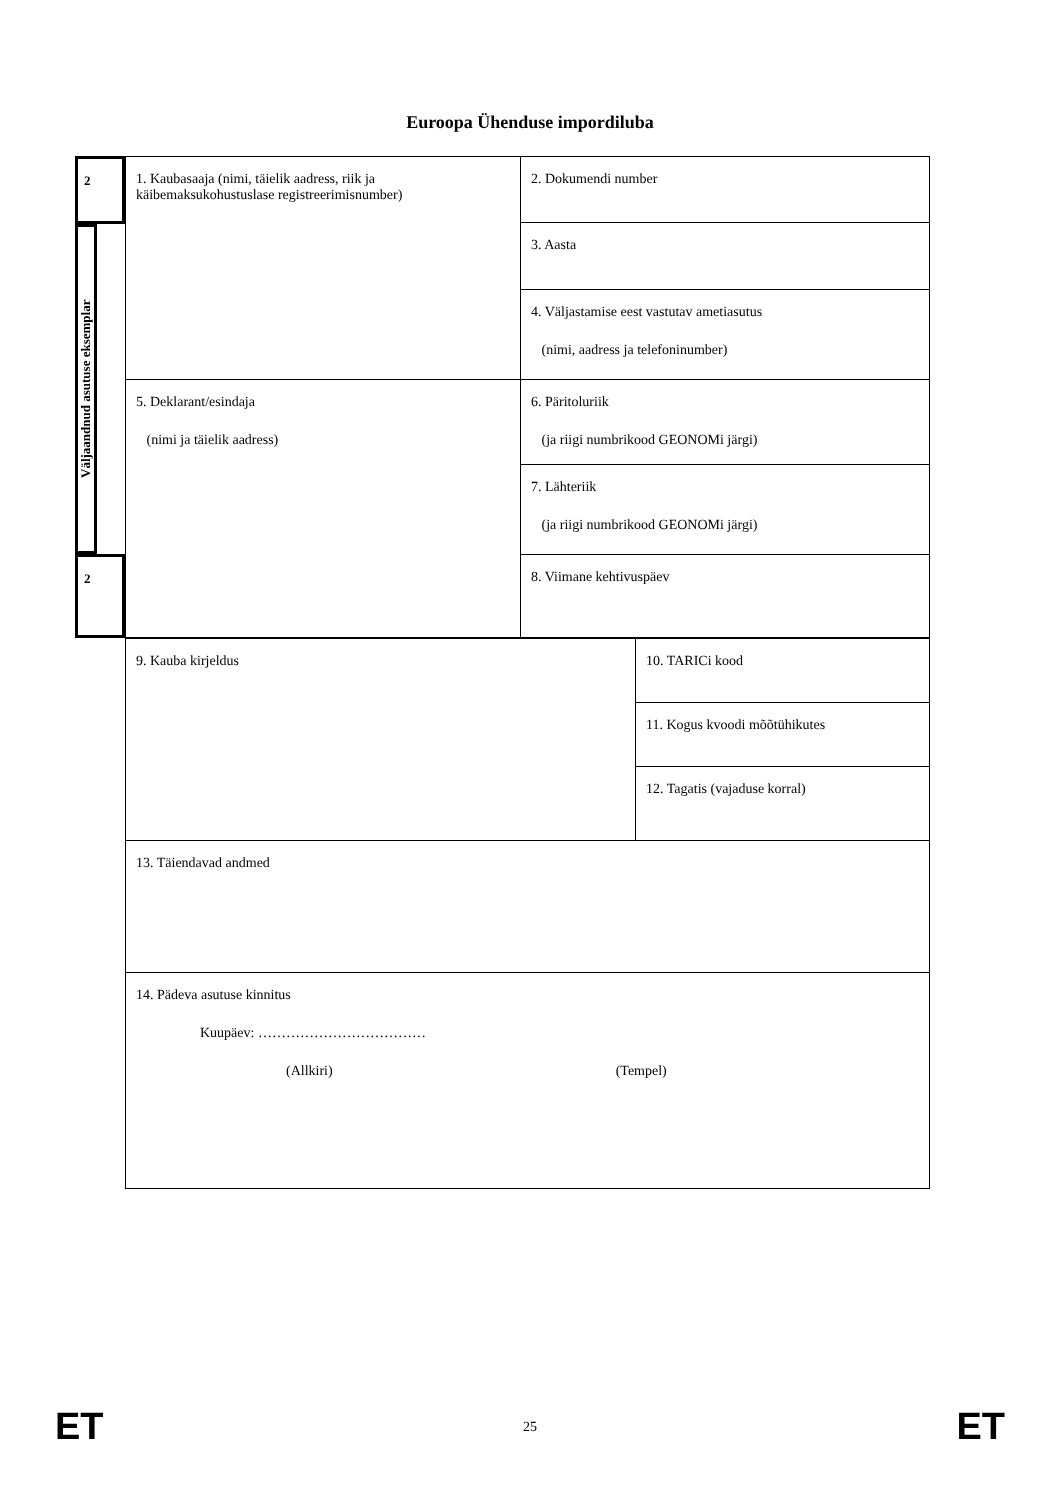Euroopa Ühenduse impordiluba
2
Väljaandnud asutuse eksemplar
2
| 1. Kaubasaaja (nimi, täielik aadress, riik ja käibemaksukohustuslase registreerimisnumber) | 2. Dokumendi number |
| | 3. Aasta |
| | 4. Väljastamise eest vastutav ametiasutus (nimi, aadress ja telefoninumber) |
| 5. Deklarant/esindaja (nimi ja täielik aadress) | 6. Päritoluriik (ja riigi numbrikood GEONOMi järgi) |
| | 7. Lähteriik (ja riigi numbrikood GEONOMi järgi) |
| | 8. Viimane kehtivuspäev |
| 9. Kauba kirjeldus | 10. TARICi kood |
| | 11. Kogus kvoodi mõõtühikutes |
| | 12. Tagatis (vajaduse korral) |
| 13. Täiendavad andmed | |
| 14. Pädeva asutuse kinnitus Kuupäev: ……………………………… (Allkiri) (Tempel) | |
ET 25 ET